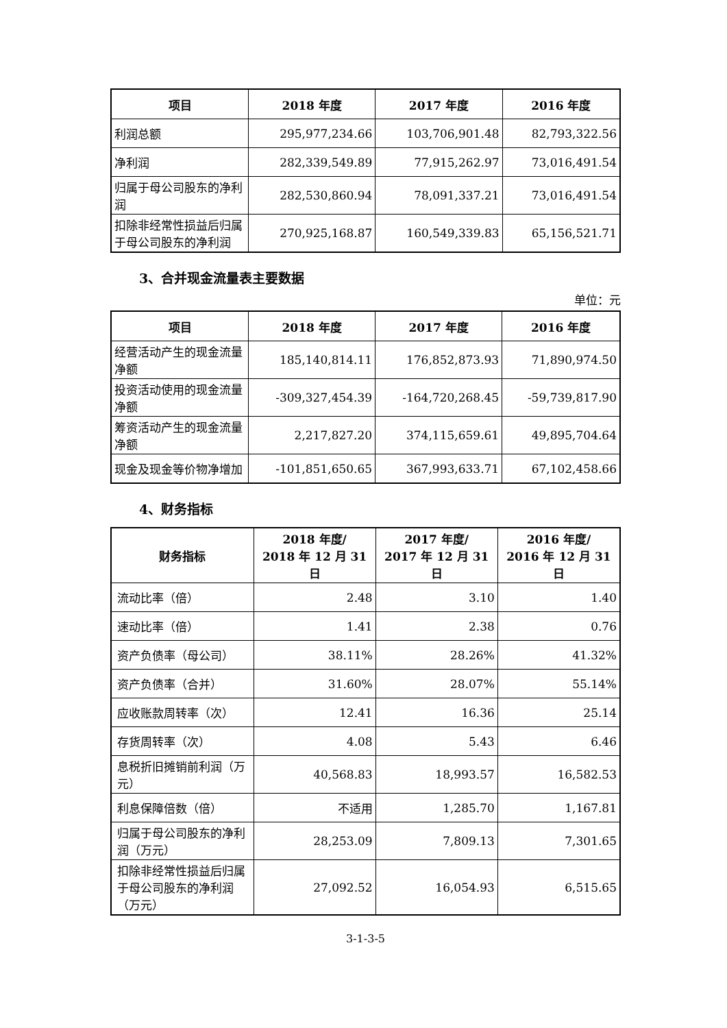| 项目 | 2018 年度 | 2017 年度 | 2016 年度 |
| --- | --- | --- | --- |
| 利润总额 | 295,977,234.66 | 103,706,901.48 | 82,793,322.56 |
| 净利润 | 282,339,549.89 | 77,915,262.97 | 73,016,491.54 |
| 归属于母公司股东的净利润 | 282,530,860.94 | 78,091,337.21 | 73,016,491.54 |
| 扣除非经常性损益后归属于母公司股东的净利润 | 270,925,168.87 | 160,549,339.83 | 65,156,521.71 |
3、合并现金流量表主要数据
单位：元
| 项目 | 2018 年度 | 2017 年度 | 2016 年度 |
| --- | --- | --- | --- |
| 经营活动产生的现金流量净额 | 185,140,814.11 | 176,852,873.93 | 71,890,974.50 |
| 投资活动使用的现金流量净额 | -309,327,454.39 | -164,720,268.45 | -59,739,817.90 |
| 筹资活动产生的现金流量净额 | 2,217,827.20 | 374,115,659.61 | 49,895,704.64 |
| 现金及现金等价物净增加 | -101,851,650.65 | 367,993,633.71 | 67,102,458.66 |
4、财务指标
| 财务指标 | 2018 年度/ 2018 年 12 月 31 日 | 2017 年度/ 2017 年 12 月 31 日 | 2016 年度/ 2016 年 12 月 31 日 |
| --- | --- | --- | --- |
| 流动比率（倍） | 2.48 | 3.10 | 1.40 |
| 速动比率（倍） | 1.41 | 2.38 | 0.76 |
| 资产负债率（母公司） | 38.11% | 28.26% | 41.32% |
| 资产负债率（合并） | 31.60% | 28.07% | 55.14% |
| 应收账款周转率（次） | 12.41 | 16.36 | 25.14 |
| 存货周转率（次） | 4.08 | 5.43 | 6.46 |
| 息税折旧摊销前利润（万元） | 40,568.83 | 18,993.57 | 16,582.53 |
| 利息保障倍数（倍） | 不适用 | 1,285.70 | 1,167.81 |
| 归属于母公司股东的净利润（万元） | 28,253.09 | 7,809.13 | 7,301.65 |
| 扣除非经常性损益后归属于母公司股东的净利润（万元） | 27,092.52 | 16,054.93 | 6,515.65 |
3-1-3-5